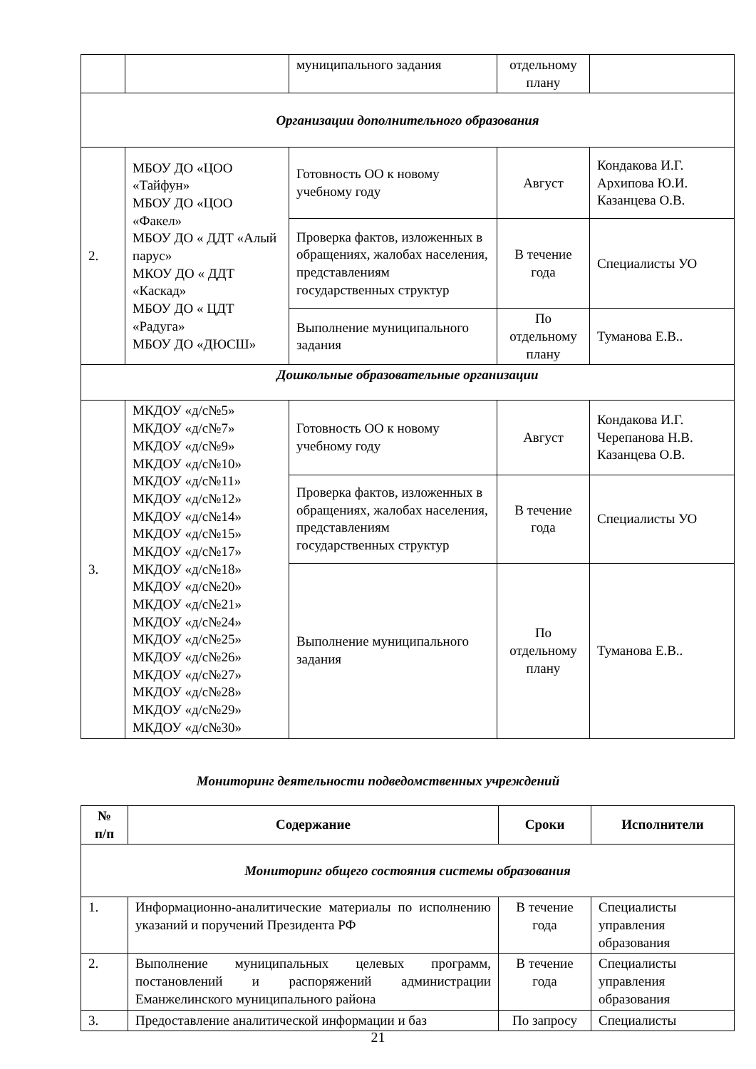| | | муниципального задания | отдельному плану | |
| Организации дополнительного образования | | | | |
| 2. | МБОУ ДО «ЦОО «Тайфун» МБОУ ДО «ЦОО «Факел» МБОУ ДО « ДДТ «Алый парус» МКОУ ДО « ДДТ «Каскад» МБОУ ДО « ЦДТ «Радуга» МБОУ ДО «ДЮСШ» | Готовность ОО к новому учебному году | Август | Кондакова И.Г. Архипова Ю.И. Казанцева О.В. |
| | | Проверка фактов, изложенных в обращениях, жалобах населения, представлениям государственных структур | В течение года | Специалисты УО |
| | | Выполнение муниципального задания | По отдельному плану | Туманова Е.В.. |
| Дошкольные образовательные организации | | | | |
| 3. | МКДОУ «д/с№5» МКДОУ «д/с№7» МКДОУ «д/с№9» МКДОУ «д/с№10» МКДОУ «д/с№11» МКДОУ «д/с№12» МКДОУ «д/с№14» МКДОУ «д/с№15» МКДОУ «д/с№17» МКДОУ «д/с№18» МКДОУ «д/с№20» МКДОУ «д/с№21» МКДОУ «д/с№24» МКДОУ «д/с№25» МКДОУ «д/с№26» МКДОУ «д/с№27» МКДОУ «д/с№28» МКДОУ «д/с№29» МКДОУ «д/с№30» | Готовность ОО к новому учебному году | Август | Кондакова И.Г. Черепанова Н.В. Казанцева О.В. |
| | | Проверка фактов, изложенных в обращениях, жалобах населения, представлениям государственных структур | В течение года | Специалисты УО |
| | | Выполнение муниципального задания | По отдельному плану | Туманова Е.В.. |
Мониторинг деятельности подведомственных учреждений
| № п/п | Содержание | Сроки | Исполнители |
| --- | --- | --- | --- |
| Мониторинг общего состояния системы образования | | | |
| 1. | Информационно-аналитические материалы по исполнению указаний и поручений Президента РФ | В течение года | Специалисты управления образования |
| 2. | Выполнение муниципальных целевых программ, постановлений и распоряжений администрации Еманжелинского муниципального района | В течение года | Специалисты управления образования |
| 3. | Предоставление аналитической информации и баз | По запросу | Специалисты |
21